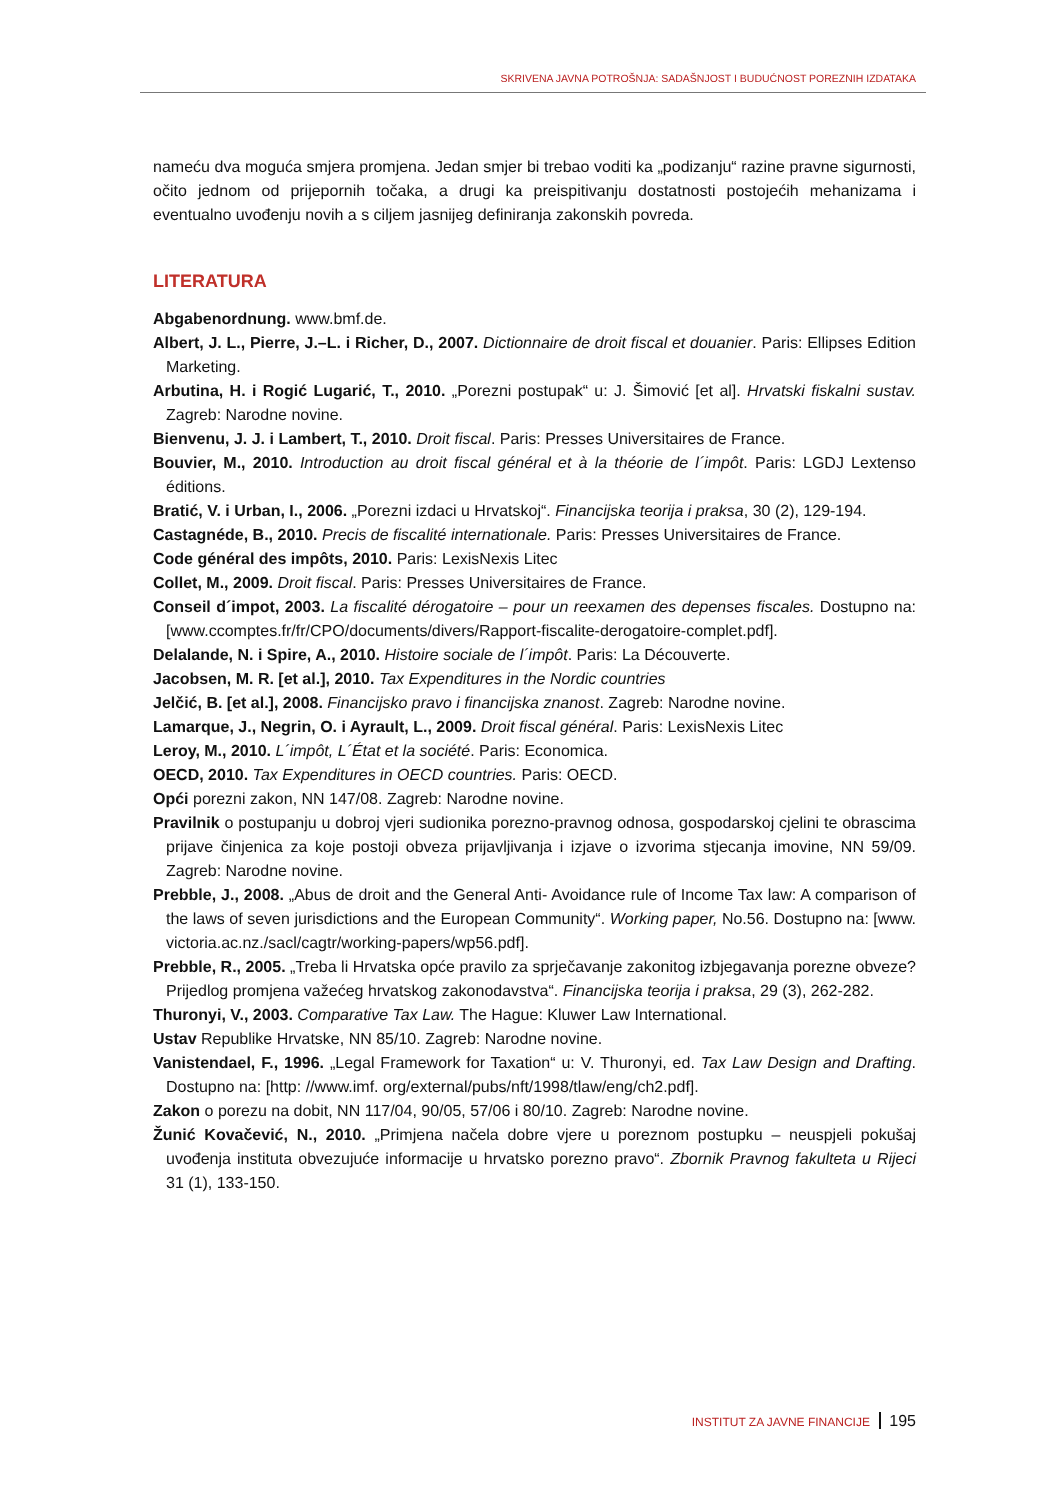SKRIVENA JAVNA POTROŠNJA: SADAŠNJOST I BUDUĆNOST POREZNIH IZDATAKA
nameću dva moguća smjera promjena. Jedan smjer bi trebao voditi ka „podizanju“ razine pravne sigurnosti, očito jednom od prijepornih točaka, a drugi ka preispitivanju dostatnosti postojećih mehanizama i eventualno uvođenju novih a s ciljem jasnijeg definiranja zakonskih povreda.
LITERATURA
Abgabenordnung. www.bmf.de.
Albert, J. L., Pierre, J.–L. i Richer, D., 2007. Dictionnaire de droit fiscal et douanier. Paris: Ellipses Edition Marketing.
Arbutina, H. i Rogić Lugarić, T., 2010. „Porezni postupak“ u: J. Šimović [et al]. Hrvatski fiskalni sustav. Zagreb: Narodne novine.
Bienvenu, J. J. i Lambert, T., 2010. Droit fiscal. Paris: Presses Universitaires de France.
Bouvier, M., 2010. Introduction au droit fiscal général et à la théorie de l´impôt. Paris: LGDJ Lextenso éditions.
Bratić, V. i Urban, I., 2006. „Porezni izdaci u Hrvatskoj“. Financijska teorija i praksa, 30 (2), 129-194.
Castagnéde, B., 2010. Precis de fiscalité internationale. Paris: Presses Universitaires de France.
Code général des impôts, 2010. Paris: LexisNexis Litec
Collet, M., 2009. Droit fiscal. Paris: Presses Universitaires de France.
Conseil d´impot, 2003. La fiscalité dérogatoire – pour un reexamen des depenses fiscales. Dostupno na: [www.ccomptes.fr/fr/CPO/documents/divers/Rapport-fiscalite-derogatoire-complet.pdf].
Delalande, N. i Spire, A., 2010. Histoire sociale de l´impôt. Paris: La Découverte.
Jacobsen, M. R. [et al.], 2010. Tax Expenditures in the Nordic countries
Jelčić, B. [et al.], 2008. Financijsko pravo i financijska znanost. Zagreb: Narodne novine.
Lamarque, J., Negrin, O. i Ayrault, L., 2009. Droit fiscal général. Paris: LexisNexis Litec
Leroy, M., 2010. L´impôt, L´État et la société. Paris: Economica.
OECD, 2010. Tax Expenditures in OECD countries. Paris: OECD.
Opći porezni zakon, NN 147/08. Zagreb: Narodne novine.
Pravilnik o postupanju u dobroj vjeri sudionika porezno-pravnog odnosa, gospodarskoj cjelini te obrascima prijave činjenica za koje postoji obveza prijavljivanja i izjave o izvorima stjecanja imovine, NN 59/09. Zagreb: Narodne novine.
Prebble, J., 2008. „Abus de droit and the General Anti- Avoidance rule of Income Tax law: A comparison of the laws of seven jurisdictions and the European Community“. Working paper, No.56. Dostupno na: [www. victoria.ac.nz./sacl/cagtr/working-papers/wp56.pdf].
Prebble, R., 2005. „Treba li Hrvatska opće pravilo za sprječavanje zakonitog izbjegavanja porezne obveze? Prijedlog promjena važećeg hrvatskog zakonodavstva“. Financijska teorija i praksa, 29 (3), 262-282.
Thuronyi, V., 2003. Comparative Tax Law. The Hague: Kluwer Law International.
Ustav Republike Hrvatske, NN 85/10. Zagreb: Narodne novine.
Vanistendael, F., 1996. „Legal Framework for Taxation“ u: V. Thuronyi, ed. Tax Law Design and Drafting. Dostupno na: [http: //www.imf. org/external/pubs/nft/1998/tlaw/eng/ch2.pdf].
Zakon o porezu na dobit, NN 117/04, 90/05, 57/06 i 80/10. Zagreb: Narodne novine.
Žunić Kovačević, N., 2010. „Primjena načela dobre vjere u poreznom postupku – neuspjeli pokušaj uvođenja instituta obvezujuće informacije u hrvatsko porezno pravo“. Zbornik Pravnog fakulteta u Rijeci 31 (1), 133-150.
INSTITUT ZA JAVNE FINANCIJE 195